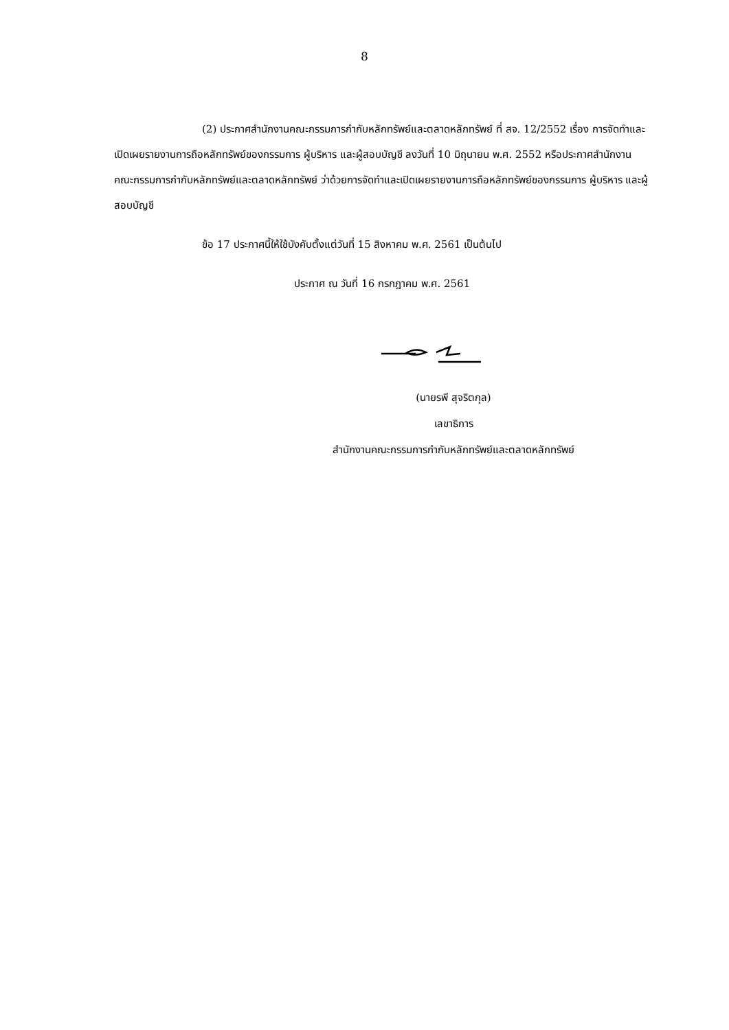8
(2) ประกาศสำนักงานคณะกรรมการกำกับหลักทรัพย์และตลาดหลักทรัพย์ ที่ สจ. 12/2552 เรื่อง การจัดทำและเปิดเผยรายงานการถือหลักทรัพย์ของกรรมการ ผู้บริหาร และผู้สอบบัญชี ลงวันที่ 10 มิถุนายน พ.ศ. 2552 หรือประกาศสำนักงานคณะกรรมการกำกับหลักทรัพย์และตลาดหลักทรัพย์ ว่าด้วยการจัดทำและเปิดเผยรายงานการถือหลักทรัพย์ของกรรมการ ผู้บริหาร และผู้สอบบัญชี
ข้อ 17 ประกาศนี้ให้ใช้บังคับตั้งแต่วันที่ 15 สิงหาคม พ.ศ. 2561 เป็นต้นไป
ประกาศ ณ วันที่ 16 กรกฎาคม พ.ศ. 2561
(นายรพี สุจริตกุล)
เลขาธิการ
สำนักงานคณะกรรมการกำกับหลักทรัพย์และตลาดหลักทรัพย์